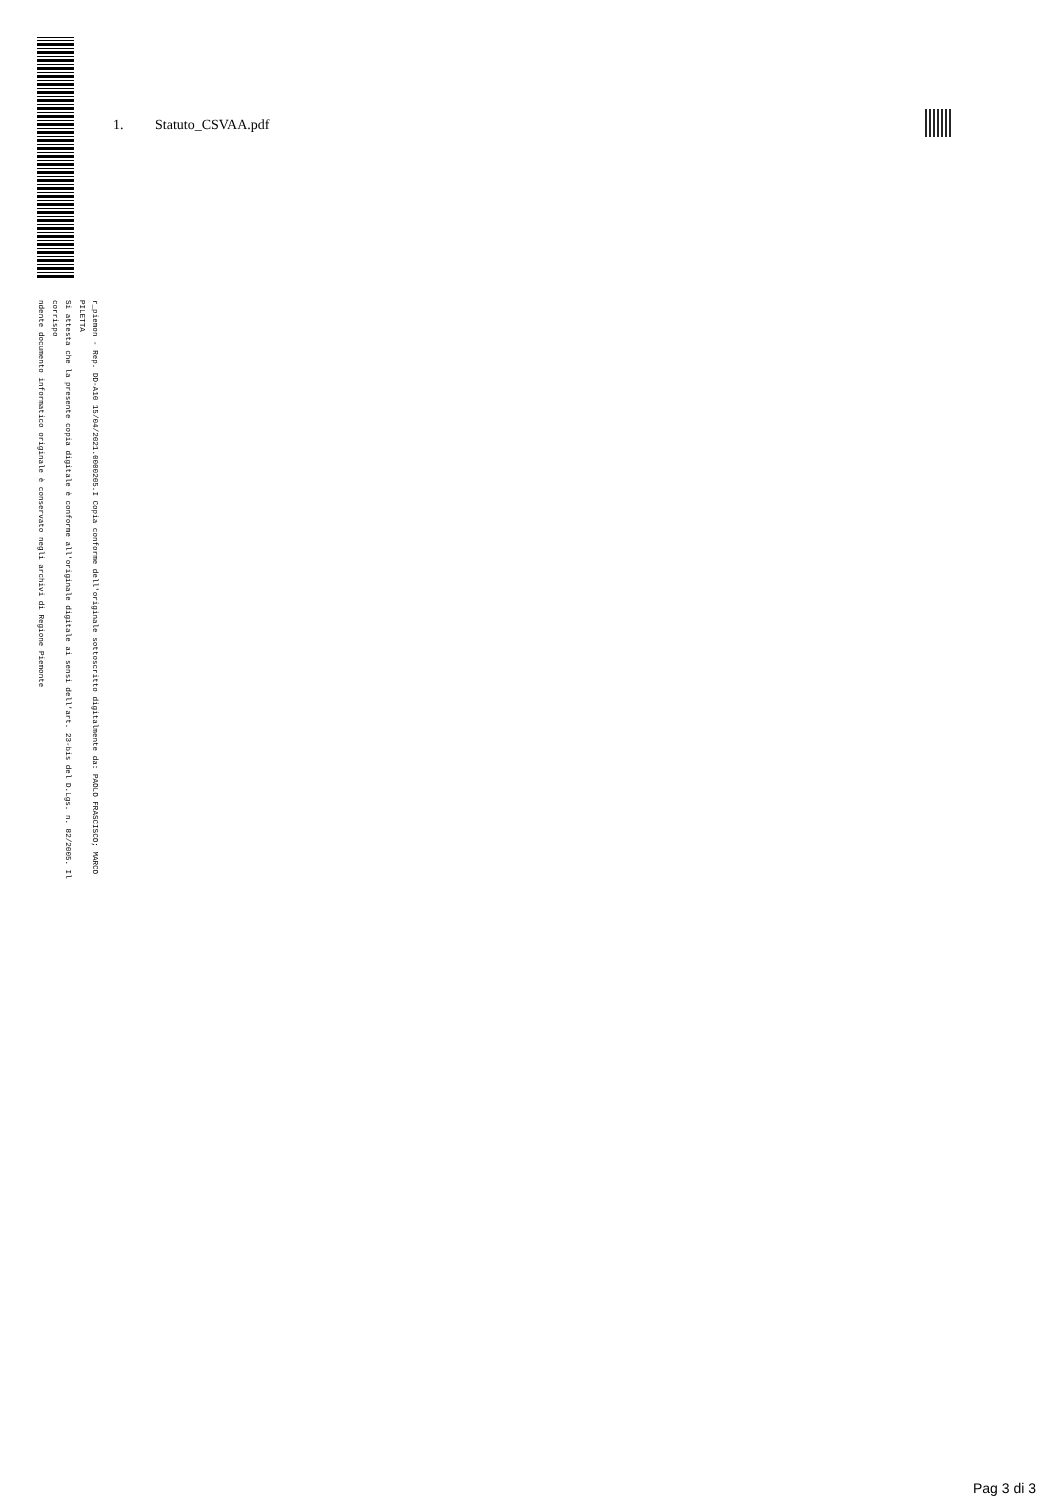r_piemon - Rep. DD-A10 15/04/2021.0000205.I Copia conforme dell'originale sottoscritto digitalmente da: PAOLO FRASCISCO; MARCO PILETTA
Si attesta che la presente copia digitale è conforme all'originale digitale ai sensi dell'art. 23-bis del D.Lgs. n. 82/2005. Il corrispo
ndente documento informatico originale è conservato negli archivi di Regione Piemonte
1. Statuto_CSVAA.pdf
Pag 3 di 3